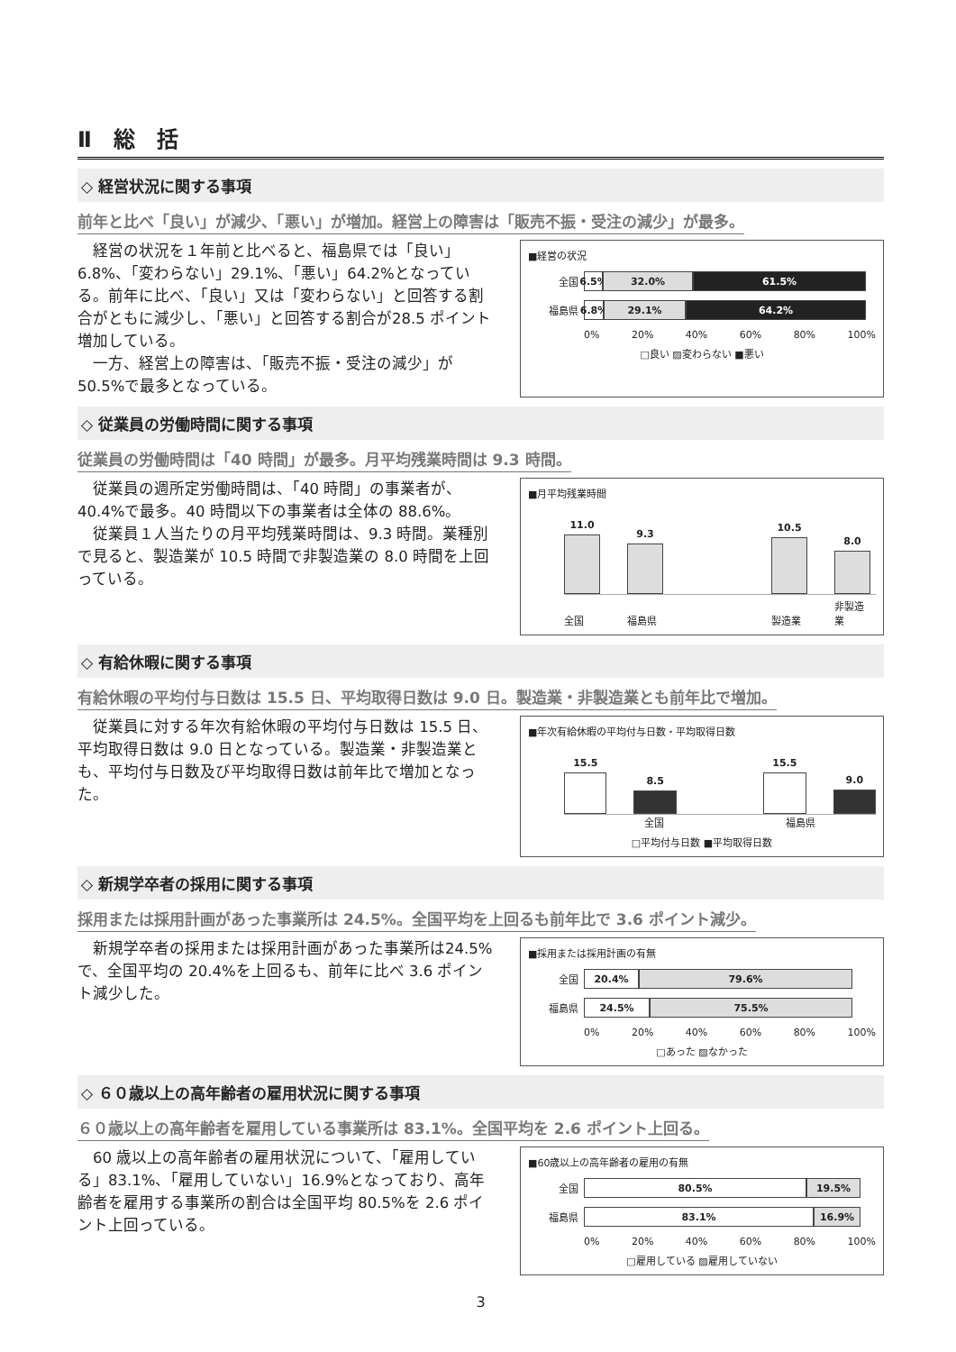Ⅱ　総　括
◇ 経営状況に関する事項
前年と比べ「良い」が減少、「悪い」が増加。経営上の障害は「販売不振・受注の減少」が最多。
　経営の状況を１年前と比べると、福島県では「良い」6.8%、「変わらない」29.1%、「悪い」64.2%となっている。前年に比べ、「良い」又は「変わらない」と回答する割合がともに減少し、「悪い」と回答する割合が28.5 ポイント増加している。
　一方、経営上の障害は、「販売不振・受注の減少」が50.5%で最多となっている。
■経営の状況
全国
6.5%
32.0% 61.5%
福島県
6.8%
29.1% 64.2%
0% 20% 40% 60% 80% 100%
□良い ▨変わらない ■悪い
◇ 従業員の労働時間に関する事項
従業員の労働時間は「40 時間」が最多。月平均残業時間は 9.3 時間。
　従業員の週所定労働時間は、「40 時間」の事業者が、40.4%で最多。40 時間以下の事業者は全体の 88.6%。
　従業員１人当たりの月平均残業時間は、9.3 時間。業種別で見ると、製造業が 10.5 時間で非製造業の 8.0 時間を上回っている。
■月平均残業時間
11.0
9.3
10.5
8.0
全国 福島県 製造業 非製造業
◇ 有給休暇に関する事項
有給休暇の平均付与日数は 15.5 日、平均取得日数は 9.0 日。製造業・非製造業とも前年比で増加。
　従業員に対する年次有給休暇の平均付与日数は 15.5 日、平均取得日数は 9.0 日となっている。製造業・非製造業とも、平均付与日数及び平均取得日数は前年比で増加となった。
■年次有給休暇の平均付与日数・平均取得日数
15.5
8.5
15.5
9.0
全国 福島県
□平均付与日数 ■平均取得日数
◇ 新規学卒者の採用に関する事項
採用または採用計画があった事業所は 24.5%。全国平均を上回るも前年比で 3.6 ポイント減少。
　新規学卒者の採用または採用計画があった事業所は24.5%で、全国平均の 20.4%を上回るも、前年に比べ 3.6 ポイント減少した。
■採用または採用計画の有無
全国
20.4% 79.6%
福島県
24.5% 75.5%
0% 20% 40% 60% 80% 100%
□あった ▨なかった
◇ ６０歳以上の高年齢者の雇用状況に関する事項
６０歳以上の高年齢者を雇用している事業所は 83.1%。全国平均を 2.6 ポイント上回る。
　60 歳以上の高年齢者の雇用状況について、「雇用している」83.1%、「雇用していない」16.9%となっており、高年齢者を雇用する事業所の割合は全国平均 80.5%を 2.6 ポイント上回っている。
■60歳以上の高年齢者の雇用の有無
全国
80.5% 19.5%
福島県
83.1% 16.9%
0% 20% 40% 60% 80% 100%
□雇用している ▨雇用していない
3